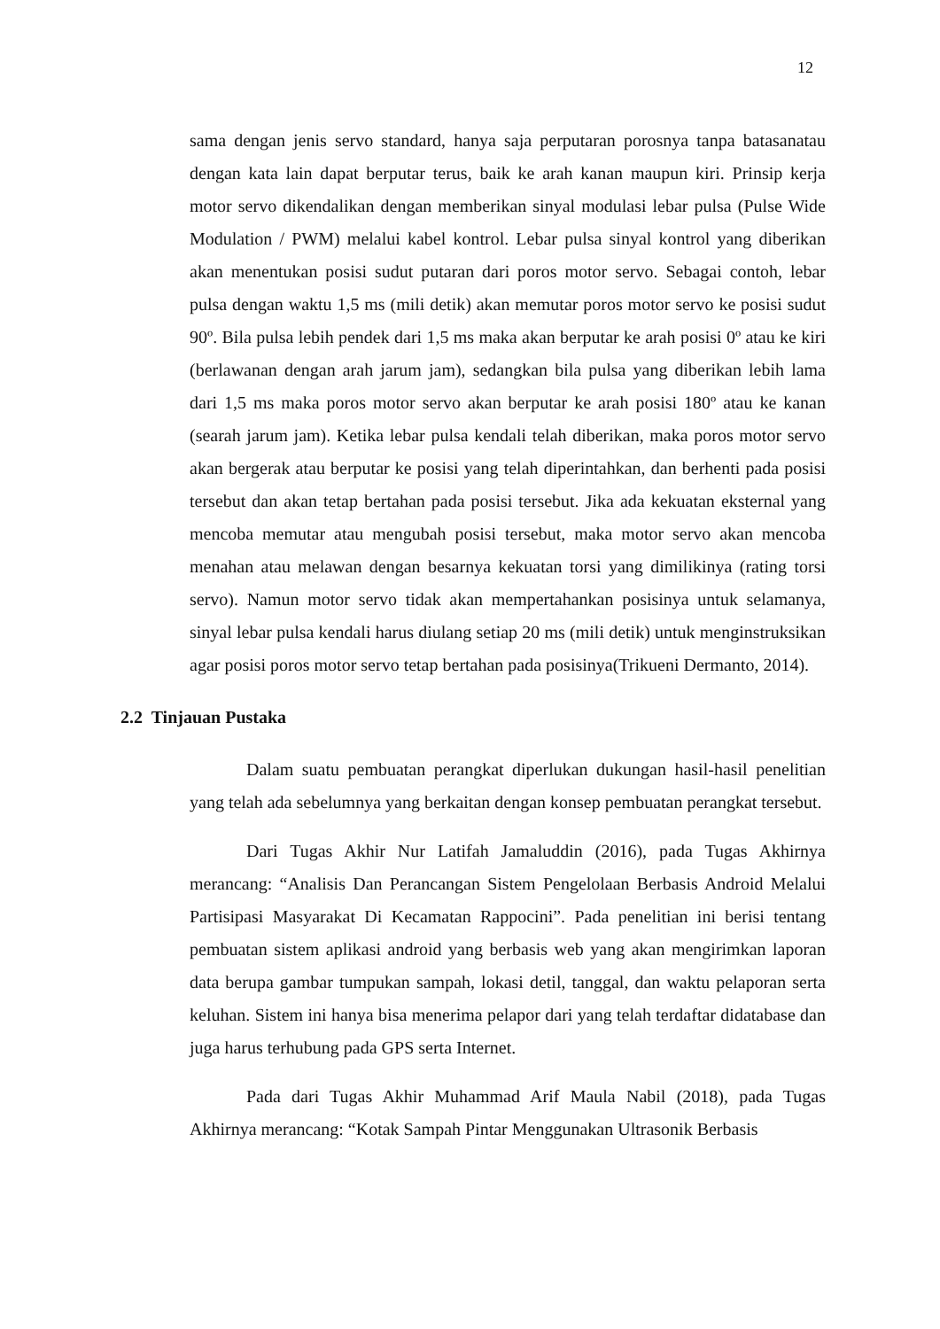12
sama dengan jenis servo standard, hanya saja perputaran porosnya tanpa batasanatau dengan kata lain dapat berputar terus, baik ke arah kanan maupun kiri. Prinsip kerja motor servo dikendalikan dengan memberikan sinyal modulasi lebar pulsa (Pulse Wide Modulation / PWM) melalui kabel kontrol. Lebar pulsa sinyal kontrol yang diberikan akan menentukan posisi sudut putaran dari poros motor servo. Sebagai contoh, lebar pulsa dengan waktu 1,5 ms (mili detik) akan memutar poros motor servo ke posisi sudut 90º. Bila pulsa lebih pendek dari 1,5 ms maka akan berputar ke arah posisi 0º atau ke kiri (berlawanan dengan arah jarum jam), sedangkan bila pulsa yang diberikan lebih lama dari 1,5 ms maka poros motor servo akan berputar ke arah posisi 180º atau ke kanan (searah jarum jam). Ketika lebar pulsa kendali telah diberikan, maka poros motor servo akan bergerak atau berputar ke posisi yang telah diperintahkan, dan berhenti pada posisi tersebut dan akan tetap bertahan pada posisi tersebut. Jika ada kekuatan eksternal yang mencoba memutar atau mengubah posisi tersebut, maka motor servo akan mencoba menahan atau melawan dengan besarnya kekuatan torsi yang dimilikinya (rating torsi servo). Namun motor servo tidak akan mempertahankan posisinya untuk selamanya, sinyal lebar pulsa kendali harus diulang setiap 20 ms (mili detik) untuk menginstruksikan agar posisi poros motor servo tetap bertahan pada posisinya(Trikueni Dermanto, 2014).
2.2 Tinjauan Pustaka
Dalam suatu pembuatan perangkat diperlukan dukungan hasil-hasil penelitian yang telah ada sebelumnya yang berkaitan dengan konsep pembuatan perangkat tersebut.
Dari Tugas Akhir Nur Latifah Jamaluddin (2016), pada Tugas Akhirnya merancang: “Analisis Dan Perancangan Sistem Pengelolaan Berbasis Android Melalui Partisipasi Masyarakat Di Kecamatan Rappocini”. Pada penelitian ini berisi tentang pembuatan sistem aplikasi android yang berbasis web yang akan mengirimkan laporan data berupa gambar tumpukan sampah, lokasi detil, tanggal, dan waktu pelaporan serta keluhan. Sistem ini hanya bisa menerima pelapor dari yang telah terdaftar didatabase dan juga harus terhubung pada GPS serta Internet.
Pada dari Tugas Akhir Muhammad Arif Maula Nabil (2018), pada Tugas Akhirnya merancang: “Kotak Sampah Pintar Menggunakan Ultrasonik Berbasis